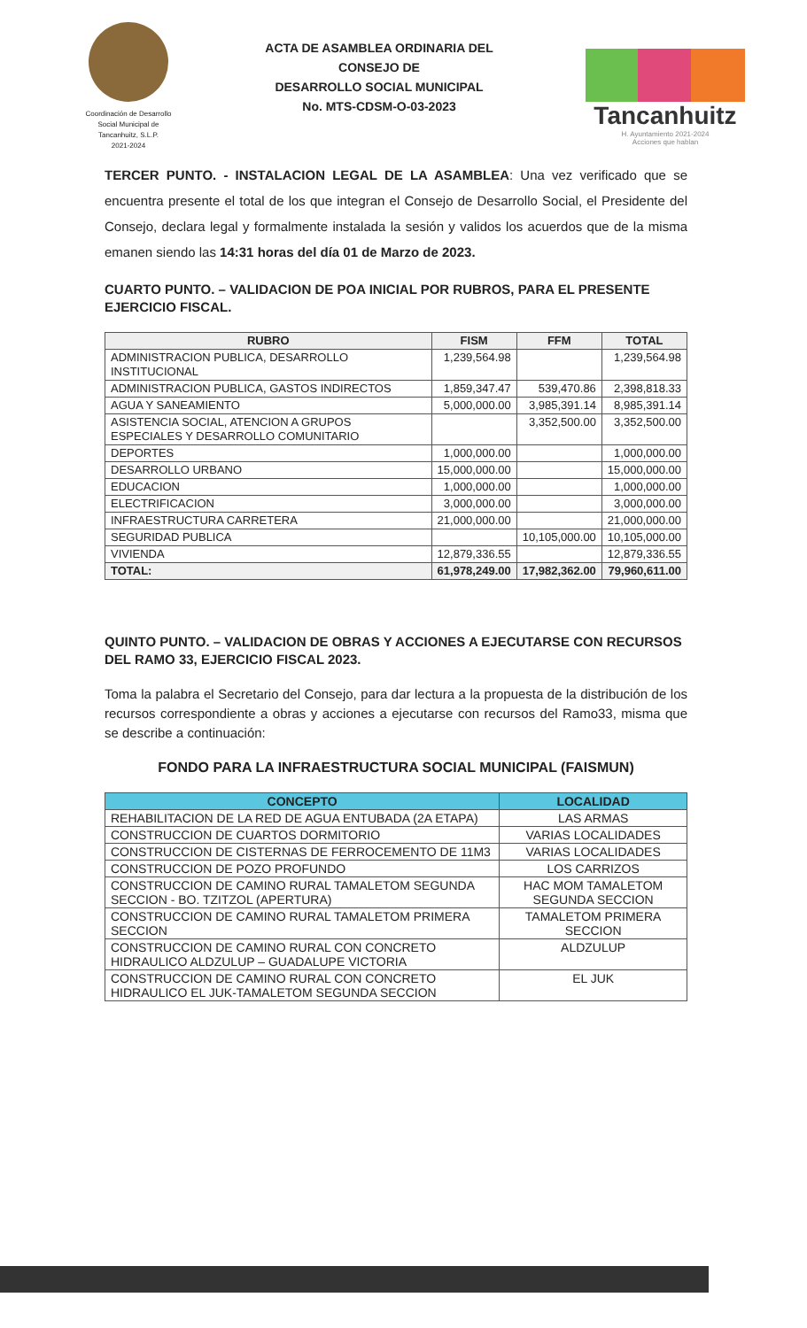Coordinación de Desarrollo
Social Municipal de
Tancanhuitz, S.L.P.
2021-2024
ACTA DE ASAMBLEA ORDINARIA DEL
CONSEJO DE
DESARROLLO SOCIAL MUNICIPAL
No. MTS-CDSM-O-03-2023
Tancanhuitz
H. Ayuntamiento 2021-2024
Acciones que hablan
TERCER PUNTO. - INSTALACION LEGAL DE LA ASAMBLEA: Una vez verificado que se encuentra presente el total de los que integran el Consejo de Desarrollo Social, el Presidente del Consejo, declara legal y formalmente instalada la sesión y validos los acuerdos que de la misma emanen siendo las 14:31 horas del día 01 de Marzo de 2023.
CUARTO PUNTO. – VALIDACION DE POA INICIAL POR RUBROS, PARA EL PRESENTE EJERCICIO FISCAL.
| RUBRO | FISM | FFM | TOTAL |
| --- | --- | --- | --- |
| ADMINISTRACION PUBLICA, DESARROLLO INSTITUCIONAL | 1,239,564.98 | | 1,239,564.98 |
| ADMINISTRACION PUBLICA, GASTOS INDIRECTOS | 1,859,347.47 | 539,470.86 | 2,398,818.33 |
| AGUA Y SANEAMIENTO | 5,000,000.00 | 3,985,391.14 | 8,985,391.14 |
| ASISTENCIA SOCIAL, ATENCION A GRUPOS ESPECIALES Y DESARROLLO COMUNITARIO | | 3,352,500.00 | 3,352,500.00 |
| DEPORTES | 1,000,000.00 | | 1,000,000.00 |
| DESARROLLO URBANO | 15,000,000.00 | | 15,000,000.00 |
| EDUCACION | 1,000,000.00 | | 1,000,000.00 |
| ELECTRIFICACION | 3,000,000.00 | | 3,000,000.00 |
| INFRAESTRUCTURA CARRETERA | 21,000,000.00 | | 21,000,000.00 |
| SEGURIDAD PUBLICA | | 10,105,000.00 | 10,105,000.00 |
| VIVIENDA | 12,879,336.55 | | 12,879,336.55 |
| TOTAL: | 61,978,249.00 | 17,982,362.00 | 79,960,611.00 |
QUINTO PUNTO. – VALIDACION DE OBRAS Y ACCIONES A EJECUTARSE CON RECURSOS DEL RAMO 33, EJERCICIO FISCAL 2023.
Toma la palabra el Secretario del Consejo, para dar lectura a la propuesta de la distribución de los recursos correspondiente a obras y acciones a ejecutarse con recursos del Ramo33, misma que se describe a continuación:
FONDO PARA LA INFRAESTRUCTURA SOCIAL MUNICIPAL (FAISMUN)
| CONCEPTO | LOCALIDAD |
| --- | --- |
| REHABILITACION DE LA RED DE AGUA ENTUBADA (2A ETAPA) | LAS ARMAS |
| CONSTRUCCION DE CUARTOS DORMITORIO | VARIAS LOCALIDADES |
| CONSTRUCCION DE CISTERNAS DE FERROCEMENTO DE 11M3 | VARIAS LOCALIDADES |
| CONSTRUCCION DE POZO PROFUNDO | LOS CARRIZOS |
| CONSTRUCCION DE CAMINO RURAL TAMALETOM SEGUNDA SECCION - BO. TZITZOL (APERTURA) | HAC MOM TAMALETOM SEGUNDA SECCION |
| CONSTRUCCION DE CAMINO RURAL TAMALETOM PRIMERA SECCION | TAMALETOM PRIMERA SECCION |
| CONSTRUCCION DE CAMINO RURAL CON CONCRETO HIDRAULICO ALDZULUP – GUADALUPE VICTORIA | ALDZULUP |
| CONSTRUCCION DE CAMINO RURAL CON CONCRETO HIDRAULICO EL JUK-TAMALETOM SEGUNDA SECCION | EL JUK |